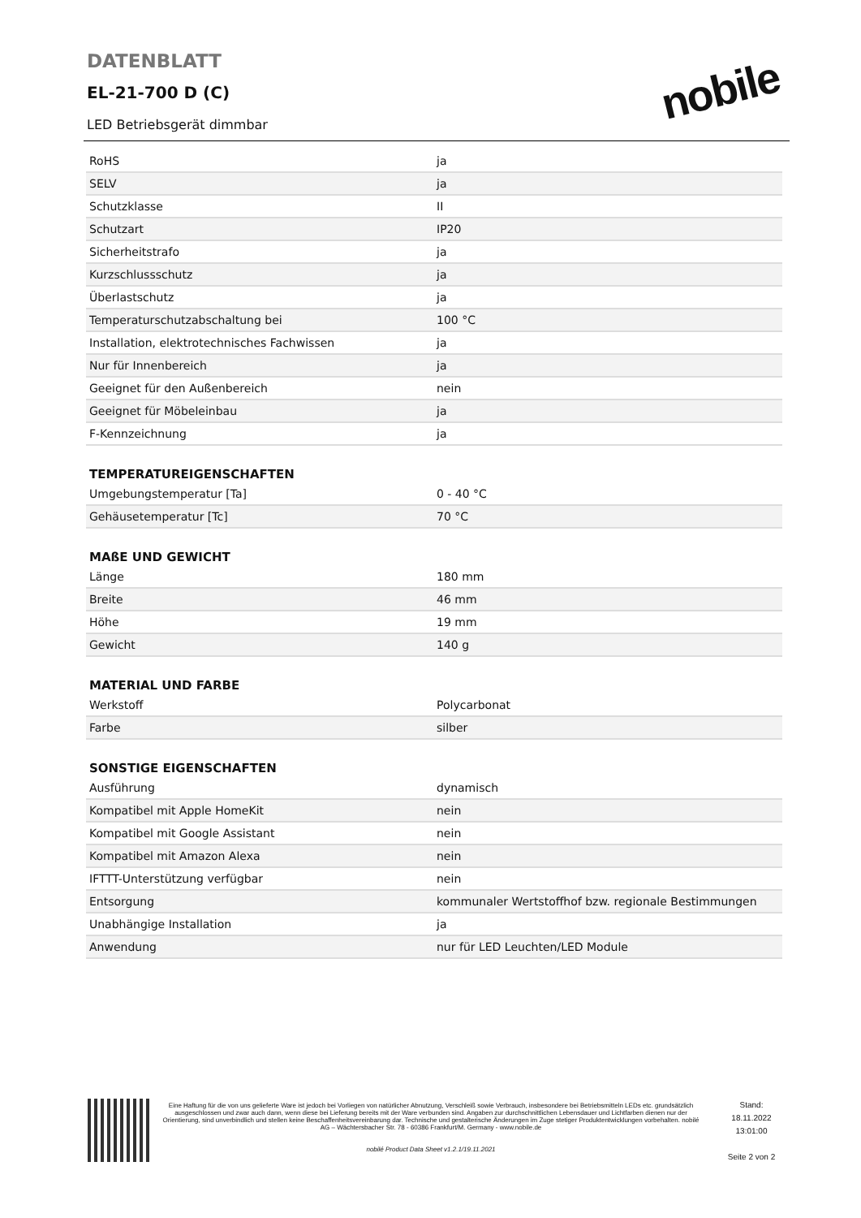DATENBLATT
EL-21-700 D (C)
LED Betriebsgerät dimmbar
nobile
| RoHS | ja |
| SELV | ja |
| Schutzklasse | II |
| Schutzart | IP20 |
| Sicherheitstrafo | ja |
| Kurzschlussschutz | ja |
| Überlastschutz | ja |
| Temperaturschutzabschaltung bei | 100 °C |
| Installation, elektrotechnisches Fachwissen | ja |
| Nur für Innenbereich | ja |
| Geeignet für den Außenbereich | nein |
| Geeignet für Möbeleinbau | ja |
| F-Kennzeichnung | ja |
TEMPERATUREIGENSCHAFTEN
| Umgebungstemperatur [Ta] | 0 - 40 °C |
| Gehäusetemperatur [Tc] | 70 °C |
MAßE UND GEWICHT
| Länge | 180 mm |
| Breite | 46 mm |
| Höhe | 19 mm |
| Gewicht | 140 g |
MATERIAL UND FARBE
| Werkstoff | Polycarbonat |
| Farbe | silber |
SONSTIGE EIGENSCHAFTEN
| Ausführung | dynamisch |
| Kompatibel mit Apple HomeKit | nein |
| Kompatibel mit Google Assistant | nein |
| Kompatibel mit Amazon Alexa | nein |
| IFTTT-Unterstützung verfügbar | nein |
| Entsorgung | kommunaler Wertstoffhof bzw. regionale Bestimmungen |
| Unabhängige Installation | ja |
| Anwendung | nur für LED Leuchten/LED Module |
Eine Haftung für die von uns gelieferte Ware ist jedoch bei Vorliegen von natürlicher Abnutzung, Verschleiß sowie Verbrauch, insbesondere bei Betriebsmitteln LEDs etc. grundsätzlich ausgeschlossen und zwar auch dann, wenn diese bei Lieferung bereits mit der Ware verbunden sind. Angaben zur durchschnittlichen Lebensdauer und Lichtfarben dienen nur der Orientierung, sind unverbindlich und stellen keine Beschaffenheitsvereinbarung dar. Technische und gestalterische Änderungen im Zuge stetiger Produktentwicklungen vorbehalten. nobilé AG – Wächtersbacher Str. 78 - 60386 Frankfurt/M. Germany - www.nobile.de
nobilé Product Data Sheet v1.2.1/19.11.2021
Stand:
18.11.2022
13:01:00
Seite 2 von 2